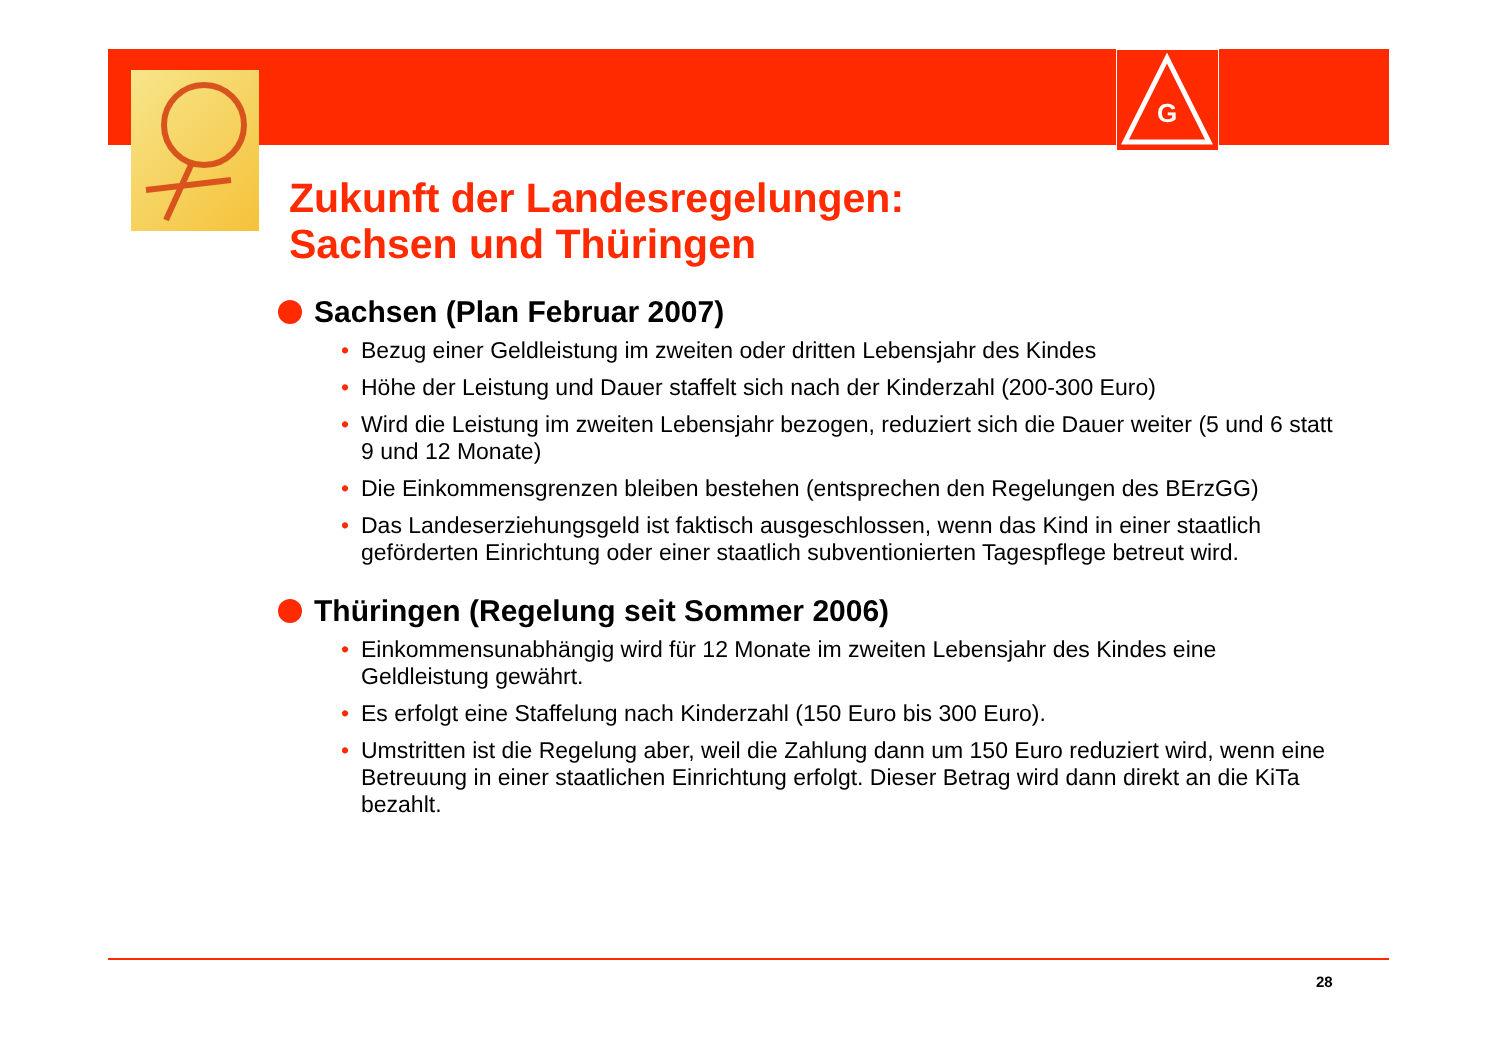G
Zukunft der Landesregelungen:
Sachsen und Thüringen
Sachsen (Plan Februar 2007)
• Bezug einer Geldleistung im zweiten oder dritten Lebensjahr des Kindes
• Höhe der Leistung und Dauer staffelt sich nach der Kinderzahl (200-300 Euro)
• Wird die Leistung im zweiten Lebensjahr bezogen, reduziert sich die Dauer weiter (5 und 6 statt 9 und 12 Monate)
• Die Einkommensgrenzen bleiben bestehen (entsprechen den Regelungen des BErzGG)
• Das Landeserziehungsgeld ist faktisch ausgeschlossen, wenn das Kind in einer staatlich geförderten Einrichtung oder einer staatlich subventionierten Tagespflege betreut wird.
Thüringen (Regelung seit Sommer 2006)
• Einkommensunabhängig wird für 12 Monate im zweiten Lebensjahr des Kindes eine Geldleistung gewährt.
• Es erfolgt eine Staffelung nach Kinderzahl (150 Euro bis 300 Euro).
• Umstritten ist die Regelung aber, weil die Zahlung dann um 150 Euro reduziert wird, wenn eine Betreuung in einer staatlichen Einrichtung erfolgt. Dieser Betrag wird dann direkt an die KiTa bezahlt.
28